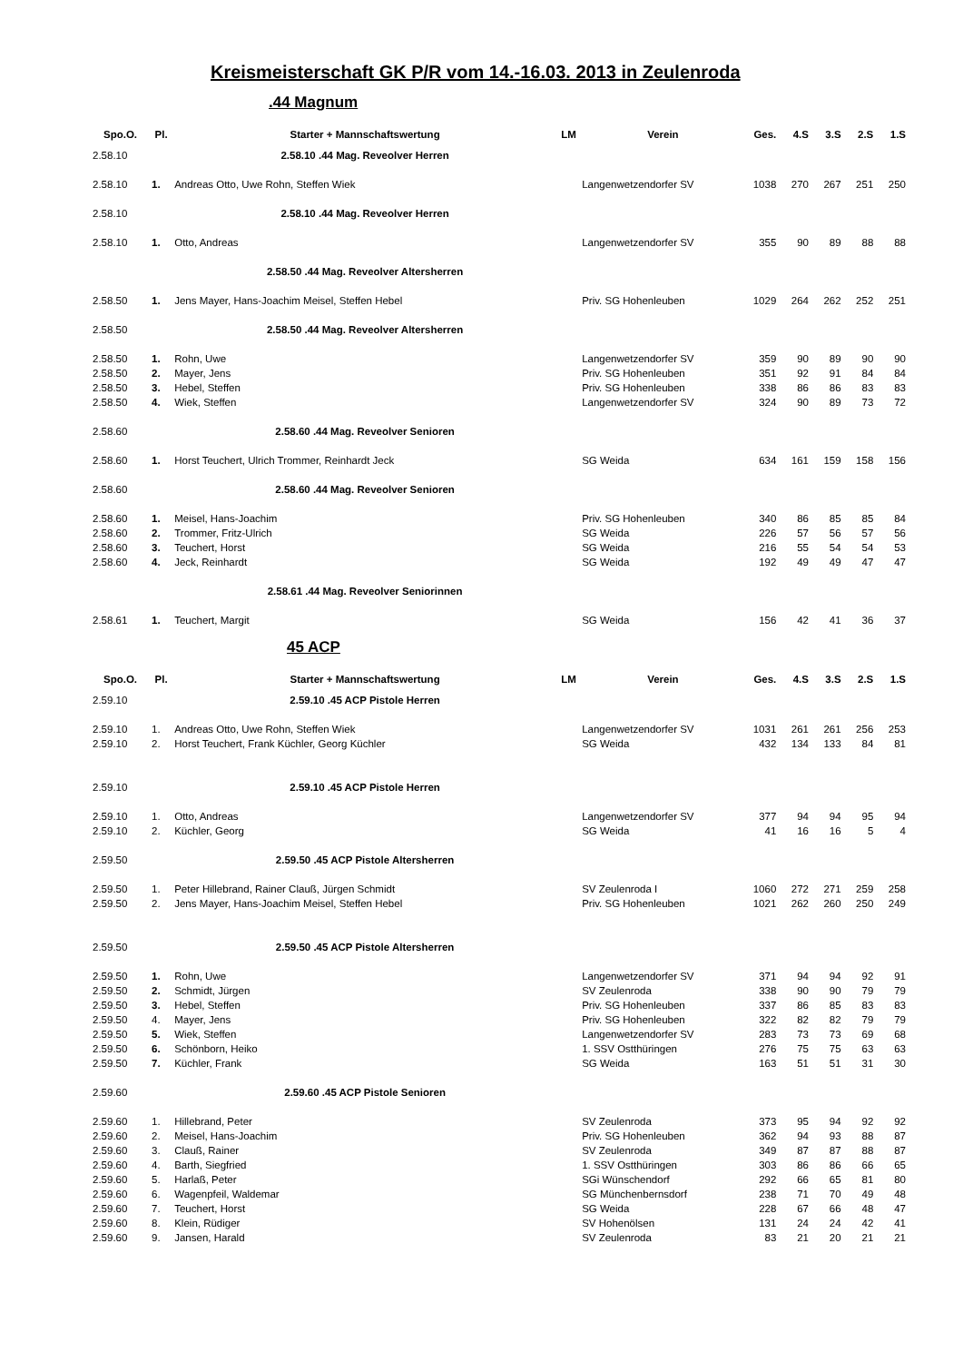Kreismeisterschaft GK P/R vom 14.-16.03. 2013 in Zeulenroda
.44 Magnum
| Spo.O. | Pl. | Starter + Mannschaftswertung | LM | Verein | Ges. | 4.S | 3.S | 2.S | 1.S |
| --- | --- | --- | --- | --- | --- | --- | --- | --- | --- |
| 2.58.10 | | 2.58.10 .44 Mag. Reveolver Herren | | | | | | | |
| 2.58.10 | 1. | Andreas Otto, Uwe Rohn, Steffen Wiek | | Langenwetzendorfer SV | 1038 | 270 | 267 | 251 | 250 |
| 2.58.10 | | 2.58.10 .44 Mag. Reveolver Herren | | | | | | | |
| 2.58.10 | 1. | Otto, Andreas | | Langenwetzendorfer SV | 355 | 90 | 89 | 88 | 88 |
| | | 2.58.50 .44 Mag. Reveolver Altersherren | | | | | | | |
| 2.58.50 | 1. | Jens Mayer, Hans-Joachim Meisel, Steffen Hebel | | Priv. SG Hohenleuben | 1029 | 264 | 262 | 252 | 251 |
| 2.58.50 | | 2.58.50 .44 Mag. Reveolver Altersherren | | | | | | | |
| 2.58.50 | 1. | Rohn, Uwe | | Langenwetzendorfer SV | 359 | 90 | 89 | 90 | 90 |
| 2.58.50 | 2. | Mayer, Jens | | Priv. SG Hohenleuben | 351 | 92 | 91 | 84 | 84 |
| 2.58.50 | 3. | Hebel, Steffen | | Priv. SG Hohenleuben | 338 | 86 | 86 | 83 | 83 |
| 2.58.50 | 4. | Wiek, Steffen | | Langenwetzendorfer SV | 324 | 90 | 89 | 73 | 72 |
| 2.58.60 | | 2.58.60 .44 Mag. Reveolver Senioren | | | | | | | |
| 2.58.60 | 1. | Horst Teuchert, Ulrich Trommer, Reinhardt Jeck | | SG Weida | 634 | 161 | 159 | 158 | 156 |
| 2.58.60 | | 2.58.60 .44 Mag. Reveolver Senioren | | | | | | | |
| 2.58.60 | 1. | Meisel, Hans-Joachim | | Priv. SG Hohenleuben | 340 | 86 | 85 | 85 | 84 |
| 2.58.60 | 2. | Trommer, Fritz-Ulrich | | SG Weida | 226 | 57 | 56 | 57 | 56 |
| 2.58.60 | 3. | Teuchert, Horst | | SG Weida | 216 | 55 | 54 | 54 | 53 |
| 2.58.60 | 4. | Jeck, Reinhardt | | SG Weida | 192 | 49 | 49 | 47 | 47 |
| | | 2.58.61 .44 Mag. Reveolver Seniorinnen | | | | | | | |
| 2.58.61 | 1. | Teuchert, Margit | | SG Weida | 156 | 42 | 41 | 36 | 37 |
45 ACP
| Spo.O. | Pl. | Starter + Mannschaftswertung | LM | Verein | Ges. | 4.S | 3.S | 2.S | 1.S |
| --- | --- | --- | --- | --- | --- | --- | --- | --- | --- |
| 2.59.10 | | 2.59.10 .45 ACP Pistole Herren | | | | | | | |
| 2.59.10 | 1. | Andreas Otto, Uwe Rohn, Steffen Wiek | | Langenwetzendorfer SV | 1031 | 261 | 261 | 256 | 253 |
| 2.59.10 | 2. | Horst Teuchert, Frank Küchler, Georg Küchler | | SG Weida | 432 | 134 | 133 | 84 | 81 |
| 2.59.10 | | 2.59.10 .45 ACP Pistole Herren | | | | | | | |
| 2.59.10 | 1. | Otto, Andreas | | Langenwetzendorfer SV | 377 | 94 | 94 | 95 | 94 |
| 2.59.10 | 2. | Küchler, Georg | | SG Weida | 41 | 16 | 16 | 5 | 4 |
| 2.59.50 | | 2.59.50 .45 ACP Pistole Altersherren | | | | | | | |
| 2.59.50 | 1. | Peter Hillebrand, Rainer Clauß, Jürgen Schmidt | | SV Zeulenroda I | 1060 | 272 | 271 | 259 | 258 |
| 2.59.50 | 2. | Jens Mayer, Hans-Joachim Meisel, Steffen Hebel | | Priv. SG Hohenleuben | 1021 | 262 | 260 | 250 | 249 |
| 2.59.50 | | 2.59.50 .45 ACP Pistole Altersherren | | | | | | | |
| 2.59.50 | 1. | Rohn, Uwe | | Langenwetzendorfer SV | 371 | 94 | 94 | 92 | 91 |
| 2.59.50 | 2. | Schmidt, Jürgen | | SV Zeulenroda | 338 | 90 | 90 | 79 | 79 |
| 2.59.50 | 3. | Hebel, Steffen | | Priv. SG Hohenleuben | 337 | 86 | 85 | 83 | 83 |
| 2.59.50 | 4. | Mayer, Jens | | Priv. SG Hohenleuben | 322 | 82 | 82 | 79 | 79 |
| 2.59.50 | 5. | Wiek, Steffen | | Langenwetzendorfer SV | 283 | 73 | 73 | 69 | 68 |
| 2.59.50 | 6. | Schönborn, Heiko | | 1. SSV Ostthüringen | 276 | 75 | 75 | 63 | 63 |
| 2.59.50 | 7. | Küchler, Frank | | SG Weida | 163 | 51 | 51 | 31 | 30 |
| 2.59.60 | | 2.59.60 .45 ACP Pistole Senioren | | | | | | | |
| 2.59.60 | 1. | Hillebrand, Peter | | SV Zeulenroda | 373 | 95 | 94 | 92 | 92 |
| 2.59.60 | 2. | Meisel, Hans-Joachim | | Priv. SG Hohenleuben | 362 | 94 | 93 | 88 | 87 |
| 2.59.60 | 3. | Clauß, Rainer | | SV Zeulenroda | 349 | 87 | 87 | 88 | 87 |
| 2.59.60 | 4. | Barth, Siegfried | | 1. SSV Ostthüringen | 303 | 86 | 86 | 66 | 65 |
| 2.59.60 | 5. | Harlaß, Peter | | SGi Wünschendorf | 292 | 66 | 65 | 81 | 80 |
| 2.59.60 | 6. | Wagenpfeil, Waldemar | | SG Münchenbernsdorf | 238 | 71 | 70 | 49 | 48 |
| 2.59.60 | 7. | Teuchert, Horst | | SG Weida | 228 | 67 | 66 | 48 | 47 |
| 2.59.60 | 8. | Klein, Rüdiger | | SV Hohenölsen | 131 | 24 | 24 | 42 | 41 |
| 2.59.60 | 9. | Jansen, Harald | | SV Zeulenroda | 83 | 21 | 20 | 21 | 21 |